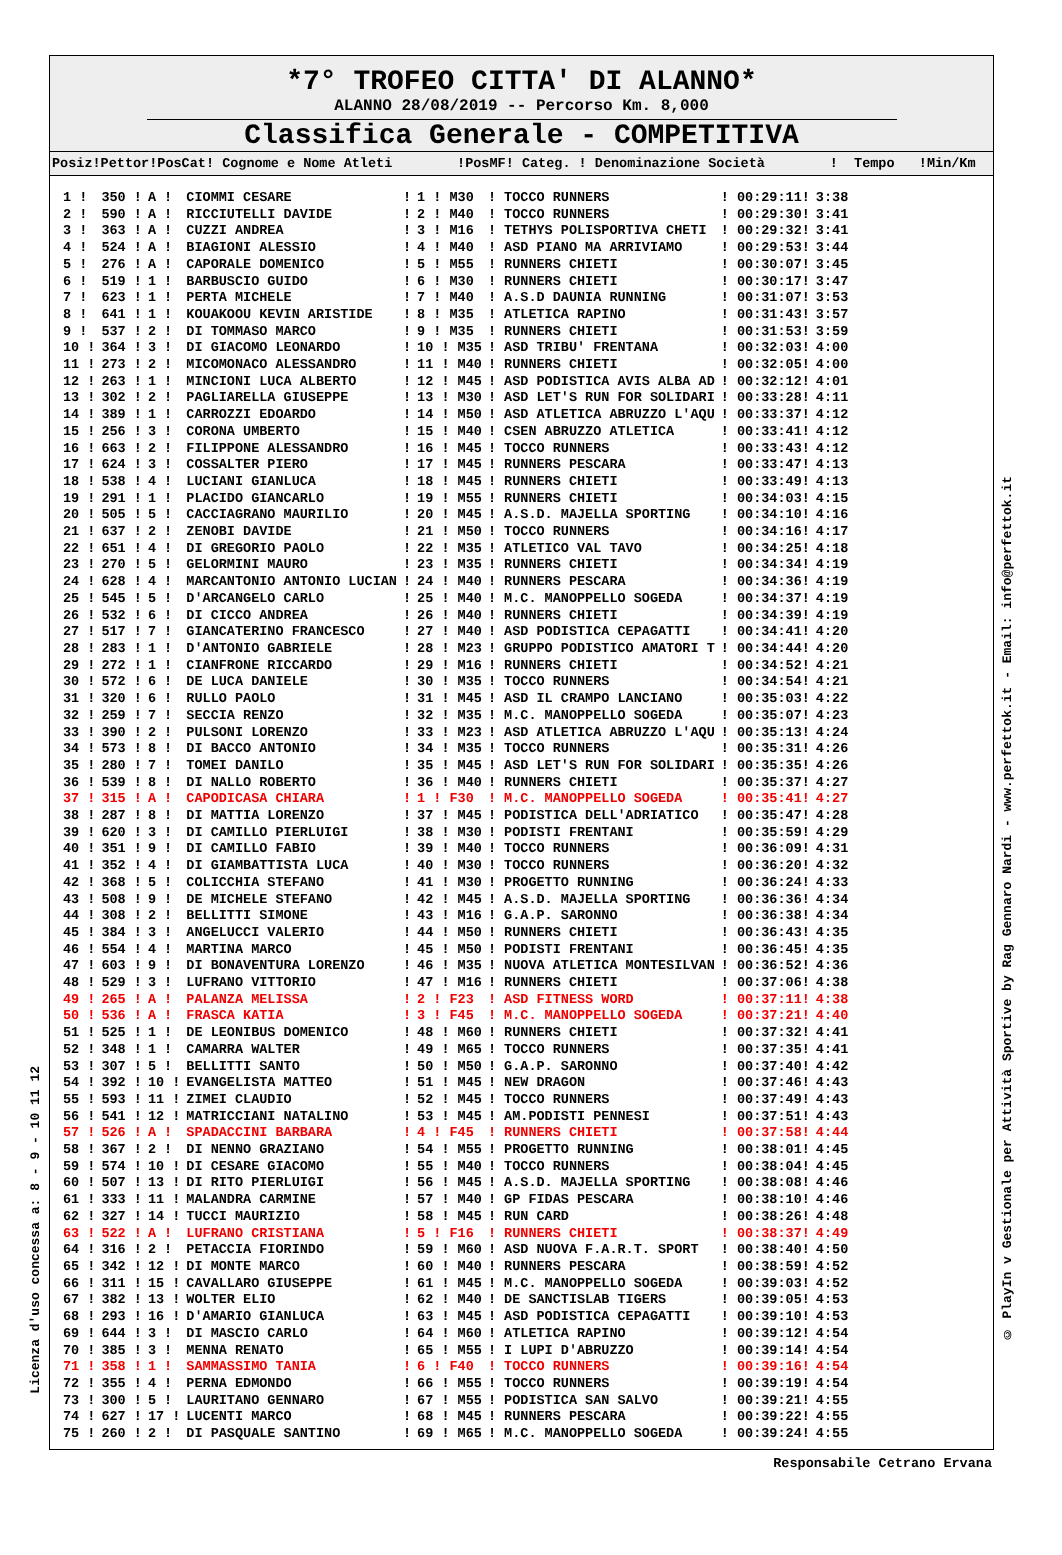*7° TROFEO CITTA' DI ALANNO*
ALANNO 28/08/2019 -- Percorso Km. 8,000
Classifica Generale - COMPETITIVA
Posiz!Pettor!PosCat! Cognome e Nome Atleti !PosMF! Categ. ! Denominazione Società ! Tempo !Min/Km
| 1 ! | 350 ! | A ! | CIOMMI CESARE | ! | 1 ! M30 | ! TOCCO RUNNERS | ! 00:29:11! | 3:38 |
| 2 ! | 590 ! | A ! | RICCIUTELLI DAVIDE | ! | 2 ! M40 | ! TOCCO RUNNERS | ! 00:29:30! | 3:41 |
| 3 ! | 363 ! | A ! | CUZZI ANDREA | ! | 3 ! M16 | ! TETHYS POLISPORTIVA CHETI | ! 00:29:32! | 3:41 |
| 4 ! | 524 ! | A ! | BIAGIONI ALESSIO | ! | 4 ! M40 | ! ASD PIANO MA ARRIVIAMO | ! 00:29:53! | 3:44 |
| 5 ! | 276 ! | A ! | CAPORALE DOMENICO | ! | 5 ! M55 | ! RUNNERS CHIETI | ! 00:30:07! | 3:45 |
| 6 ! | 519 ! | 1 ! | BARBUSCIO GUIDO | ! | 6 ! M30 | ! RUNNERS CHIETI | ! 00:30:17! | 3:47 |
| 7 ! | 623 ! | 1 ! | PERTA MICHELE | ! | 7 ! M40 | ! A.S.D DAUNIA RUNNING | ! 00:31:07! | 3:53 |
| 8 ! | 641 ! | 1 ! | KOUAKOOU KEVIN ARISTIDE | ! | 8 ! M35 | ! ATLETICA RAPINO | ! 00:31:43! | 3:57 |
| 9 ! | 537 ! | 2 ! | DI TOMMASO MARCO | ! | 9 ! M35 | ! RUNNERS CHIETI | ! 00:31:53! | 3:59 |
| 10 ! | 364 ! | 3 ! | DI GIACOMO LEONARDO | ! | 10 ! M35 | ! ASD TRIBU' FRENTANA | ! 00:32:03! | 4:00 |
| 11 ! | 273 ! | 2 ! | MICOMONACO ALESSANDRO | ! | 11 ! M40 | ! RUNNERS CHIETI | ! 00:32:05! | 4:00 |
| 12 ! | 263 ! | 1 ! | MINCIONI LUCA ALBERTO | ! | 12 ! M45 | ! ASD PODISTICA AVIS ALBA AD | ! 00:32:12! | 4:01 |
| 13 ! | 302 ! | 2 ! | PAGLIARELLA GIUSEPPE | ! | 13 ! M30 | ! ASD LET'S RUN FOR SOLIDARI | ! 00:33:28! | 4:11 |
| 14 ! | 389 ! | 1 ! | CARROZZI EDOARDO | ! | 14 ! M50 | ! ASD ATLETICA ABRUZZO L'AQU | ! 00:33:37! | 4:12 |
| 15 ! | 256 ! | 3 ! | CORONA UMBERTO | ! | 15 ! M40 | ! CSEN ABRUZZO ATLETICA | ! 00:33:41! | 4:12 |
| 16 ! | 663 ! | 2 ! | FILIPPONE ALESSANDRO | ! | 16 ! M45 | ! TOCCO RUNNERS | ! 00:33:43! | 4:12 |
| 17 ! | 624 ! | 3 ! | COSSALTER PIERO | ! | 17 ! M45 | ! RUNNERS PESCARA | ! 00:33:47! | 4:13 |
| 18 ! | 538 ! | 4 ! | LUCIANI GIANLUCA | ! | 18 ! M45 | ! RUNNERS CHIETI | ! 00:33:49! | 4:13 |
| 19 ! | 291 ! | 1 ! | PLACIDO GIANCARLO | ! | 19 ! M55 | ! RUNNERS CHIETI | ! 00:34:03! | 4:15 |
| 20 ! | 505 ! | 5 ! | CACCIAGRANO MAURILIO | ! | 20 ! M45 | ! A.S.D. MAJELLA SPORTING | ! 00:34:10! | 4:16 |
| 21 ! | 637 ! | 2 ! | ZENOBI DAVIDE | ! | 21 ! M50 | ! TOCCO RUNNERS | ! 00:34:16! | 4:17 |
| 22 ! | 651 ! | 4 ! | DI GREGORIO PAOLO | ! | 22 ! M35 | ! ATLETICO VAL TAVO | ! 00:34:25! | 4:18 |
| 23 ! | 270 ! | 5 ! | GELORMINI MAURO | ! | 23 ! M35 | ! RUNNERS CHIETI | ! 00:34:34! | 4:19 |
| 24 ! | 628 ! | 4 ! | MARCANTONIO ANTONIO LUCIAN | ! | 24 ! M40 | ! RUNNERS PESCARA | ! 00:34:36! | 4:19 |
| 25 ! | 545 ! | 5 ! | D'ARCANGELO CARLO | ! | 25 ! M40 | ! M.C. MANOPPELLO SOGEDA | ! 00:34:37! | 4:19 |
| 26 ! | 532 ! | 6 ! | DI CICCO ANDREA | ! | 26 ! M40 | ! RUNNERS CHIETI | ! 00:34:39! | 4:19 |
| 27 ! | 517 ! | 7 ! | GIANCATERINO FRANCESCO | ! | 27 ! M40 | ! ASD PODISTICA CEPAGATTI | ! 00:34:41! | 4:20 |
| 28 ! | 283 ! | 1 ! | D'ANTONIO GABRIELE | ! | 28 ! M23 | ! GRUPPO PODISTICO AMATORI T | ! 00:34:44! | 4:20 |
| 29 ! | 272 ! | 1 ! | CIANFRONE RICCARDO | ! | 29 ! M16 | ! RUNNERS CHIETI | ! 00:34:52! | 4:21 |
| 30 ! | 572 ! | 6 ! | DE LUCA DANIELE | ! | 30 ! M35 | ! TOCCO RUNNERS | ! 00:34:54! | 4:21 |
| 31 ! | 320 ! | 6 ! | RULLO PAOLO | ! | 31 ! M45 | ! ASD IL CRAMPO LANCIANO | ! 00:35:03! | 4:22 |
| 32 ! | 259 ! | 7 ! | SECCIA RENZO | ! | 32 ! M35 | ! M.C. MANOPPELLO SOGEDA | ! 00:35:07! | 4:23 |
| 33 ! | 390 ! | 2 ! | PULSONI LORENZO | ! | 33 ! M23 | ! ASD ATLETICA ABRUZZO L'AQU | ! 00:35:13! | 4:24 |
| 34 ! | 573 ! | 8 ! | DI BACCO ANTONIO | ! | 34 ! M35 | ! TOCCO RUNNERS | ! 00:35:31! | 4:26 |
| 35 ! | 280 ! | 7 ! | TOMEI DANILO | ! | 35 ! M45 | ! ASD LET'S RUN FOR SOLIDARI | ! 00:35:35! | 4:26 |
| 36 ! | 539 ! | 8 ! | DI NALLO ROBERTO | ! | 36 ! M40 | ! RUNNERS CHIETI | ! 00:35:37! | 4:27 |
| 37 ! | 315 ! | A ! | CAPODICASA CHIARA | ! | 1 ! F30 | ! M.C. MANOPPELLO SOGEDA | ! 00:35:41! | 4:27 |
| 38 ! | 287 ! | 8 ! | DI MATTIA LORENZO | ! | 37 ! M45 | ! PODISTICA DELL'ADRIATICO | ! 00:35:47! | 4:28 |
| 39 ! | 620 ! | 3 ! | DI CAMILLO PIERLUIGI | ! | 38 ! M30 | ! PODISTI FRENTANI | ! 00:35:59! | 4:29 |
| 40 ! | 351 ! | 9 ! | DI CAMILLO FABIO | ! | 39 ! M40 | ! TOCCO RUNNERS | ! 00:36:09! | 4:31 |
| 41 ! | 352 ! | 4 ! | DI GIAMBATTISTA LUCA | ! | 40 ! M30 | ! TOCCO RUNNERS | ! 00:36:20! | 4:32 |
| 42 ! | 368 ! | 5 ! | COLICCHIA STEFANO | ! | 41 ! M30 | ! PROGETTO RUNNING | ! 00:36:24! | 4:33 |
| 43 ! | 508 ! | 9 ! | DE MICHELE STEFANO | ! | 42 ! M45 | ! A.S.D. MAJELLA SPORTING | ! 00:36:36! | 4:34 |
| 44 ! | 308 ! | 2 ! | BELLITTI SIMONE | ! | 43 ! M16 | ! G.A.P. SARONNO | ! 00:36:38! | 4:34 |
| 45 ! | 384 ! | 3 ! | ANGELUCCI VALERIO | ! | 44 ! M50 | ! RUNNERS CHIETI | ! 00:36:43! | 4:35 |
| 46 ! | 554 ! | 4 ! | MARTINA MARCO | ! | 45 ! M50 | ! PODISTI FRENTANI | ! 00:36:45! | 4:35 |
| 47 ! | 603 ! | 9 ! | DI BONAVENTURA LORENZO | ! | 46 ! M35 | ! NUOVA ATLETICA MONTESILVAN | ! 00:36:52! | 4:36 |
| 48 ! | 529 ! | 3 ! | LUFRANO VITTORIO | ! | 47 ! M16 | ! RUNNERS CHIETI | ! 00:37:06! | 4:38 |
| 49 ! | 265 ! | A ! | PALANZA MELISSA | ! | 2 ! F23 | ! ASD FITNESS WORD | ! 00:37:11! | 4:38 |
| 50 ! | 536 ! | A ! | FRASCA KATIA | ! | 3 ! F45 | ! M.C. MANOPPELLO SOGEDA | ! 00:37:21! | 4:40 |
| 51 ! | 525 ! | 1 ! | DE LEONIBUS DOMENICO | ! | 48 ! M60 | ! RUNNERS CHIETI | ! 00:37:32! | 4:41 |
| 52 ! | 348 ! | 1 ! | CAMARRA WALTER | ! | 49 ! M65 | ! TOCCO RUNNERS | ! 00:37:35! | 4:41 |
| 53 ! | 307 ! | 5 ! | BELLITTI SANTO | ! | 50 ! M50 | ! G.A.P. SARONNO | ! 00:37:40! | 4:42 |
| 54 ! | 392 ! | 10 ! | EVANGELISTA MATTEO | ! | 51 ! M45 | ! NEW DRAGON | ! 00:37:46! | 4:43 |
| 55 ! | 593 ! | 11 ! | ZIMEI CLAUDIO | ! | 52 ! M45 | ! TOCCO RUNNERS | ! 00:37:49! | 4:43 |
| 56 ! | 541 ! | 12 ! | MATRICCIANI NATALINO | ! | 53 ! M45 | ! AM.PODISTI PENNESI | ! 00:37:51! | 4:43 |
| 57 ! | 526 ! | A ! | SPADACCINI BARBARA | ! | 4 ! F45 | ! RUNNERS CHIETI | ! 00:37:58! | 4:44 |
| 58 ! | 367 ! | 2 ! | DI NENNO GRAZIANO | ! | 54 ! M55 | ! PROGETTO RUNNING | ! 00:38:01! | 4:45 |
| 59 ! | 574 ! | 10 ! | DI CESARE GIACOMO | ! | 55 ! M40 | ! TOCCO RUNNERS | ! 00:38:04! | 4:45 |
| 60 ! | 507 ! | 13 ! | DI RITO PIERLUIGI | ! | 56 ! M45 | ! A.S.D. MAJELLA SPORTING | ! 00:38:08! | 4:46 |
| 61 ! | 333 ! | 11 ! | MALANDRA CARMINE | ! | 57 ! M40 | ! GP FIDAS PESCARA | ! 00:38:10! | 4:46 |
| 62 ! | 327 ! | 14 ! | TUCCI MAURIZIO | ! | 58 ! M45 | ! RUN CARD | ! 00:38:26! | 4:48 |
| 63 ! | 522 ! | A ! | LUFRANO CRISTIANA | ! | 5 ! F16 | ! RUNNERS CHIETI | ! 00:38:37! | 4:49 |
| 64 ! | 316 ! | 2 ! | PETACCIA FIORINDO | ! | 59 ! M60 | ! ASD NUOVA F.A.R.T. SPORT | ! 00:38:40! | 4:50 |
| 65 ! | 342 ! | 12 ! | DI MONTE MARCO | ! | 60 ! M40 | ! RUNNERS PESCARA | ! 00:38:59! | 4:52 |
| 66 ! | 311 ! | 15 ! | CAVALLARO GIUSEPPE | ! | 61 ! M45 | ! M.C. MANOPPELLO SOGEDA | ! 00:39:03! | 4:52 |
| 67 ! | 382 ! | 13 ! | WOLTER ELIO | ! | 62 ! M40 | ! DE SANCTISLAB TIGERS | ! 00:39:05! | 4:53 |
| 68 ! | 293 ! | 16 ! | D'AMARIO GIANLUCA | ! | 63 ! M45 | ! ASD PODISTICA CEPAGATTI | ! 00:39:10! | 4:53 |
| 69 ! | 644 ! | 3 ! | DI MASCIO CARLO | ! | 64 ! M60 | ! ATLETICA RAPINO | ! 00:39:12! | 4:54 |
| 70 ! | 385 ! | 3 ! | MENNA RENATO | ! | 65 ! M55 | ! I LUPI D'ABRUZZO | ! 00:39:14! | 4:54 |
| 71 ! | 358 ! | 1 ! | SAMMASSIMO TANIA | ! | 6 ! F40 | ! TOCCO RUNNERS | ! 00:39:16! | 4:54 |
| 72 ! | 355 ! | 4 ! | PERNA EDMONDO | ! | 66 ! M55 | ! TOCCO RUNNERS | ! 00:39:19! | 4:54 |
| 73 ! | 300 ! | 5 ! | LAURITANO GENNARO | ! | 67 ! M55 | ! PODISTICA SAN SALVO | ! 00:39:21! | 4:55 |
| 74 ! | 627 ! | 17 ! | LUCENTI MARCO | ! | 68 ! M45 | ! RUNNERS PESCARA | ! 00:39:22! | 4:55 |
| 75 ! | 260 ! | 2 ! | DI PASQUALE SANTINO | ! | 69 ! M65 | ! M.C. MANOPPELLO SOGEDA | ! 00:39:24! | 4:55 |
Licenza d'uso concessa a: 8 - 9 - 10 11 12
© PlayIn v Gestionale per Attività Sportive by Rag Gennaro Nardi - www.perfettok.it - Email: info@perfettok.it
Responsabile Cetrano Ervana